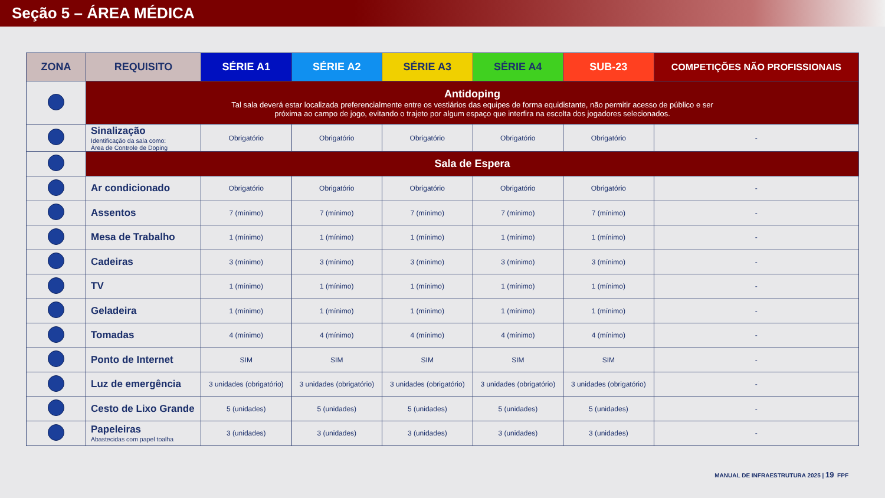Seção 5 – ÁREA MÉDICA
| ZONA | REQUISITO | SÉRIE A1 | SÉRIE A2 | SÉRIE A3 | SÉRIE A4 | SUB-23 | COMPETIÇÕES NÃO PROFISSIONAIS |
| --- | --- | --- | --- | --- | --- | --- | --- |
| | Antidoping Tal sala deverá estar localizada preferencialmente entre os vestiários das equipes de forma equidistante, não permitir acesso de público e ser próxima ao campo de jogo, evitando o trajeto por algum espaço que interfira na escolta dos jogadores selecionados. | | | | | | |
| | Sinalização Identificação da sala como: Área de Controle de Doping | Obrigatório | Obrigatório | Obrigatório | Obrigatório | Obrigatório | - |
| | Sala de Espera | | | | | | |
| | Ar condicionado | Obrigatório | Obrigatório | Obrigatório | Obrigatório | Obrigatório | - |
| | Assentos | 7 (mínimo) | 7 (mínimo) | 7 (mínimo) | 7 (mínimo) | 7 (mínimo) | - |
| | Mesa de Trabalho | 1 (mínimo) | 1 (mínimo) | 1 (mínimo) | 1 (mínimo) | 1 (mínimo) | - |
| | Cadeiras | 3 (mínimo) | 3 (mínimo) | 3 (mínimo) | 3 (mínimo) | 3 (mínimo) | - |
| | TV | 1 (mínimo) | 1 (mínimo) | 1 (mínimo) | 1 (mínimo) | 1 (mínimo) | - |
| | Geladeira | 1 (mínimo) | 1 (mínimo) | 1 (mínimo) | 1 (mínimo) | 1 (mínimo) | - |
| | Tomadas | 4 (mínimo) | 4 (mínimo) | 4 (mínimo) | 4 (mínimo) | 4 (mínimo) | - |
| | Ponto de Internet | SIM | SIM | SIM | SIM | SIM | - |
| | Luz de emergência | 3 unidades (obrigatório) | 3 unidades (obrigatório) | 3 unidades (obrigatório) | 3 unidades (obrigatório) | 3 unidades (obrigatório) | - |
| | Cesto de Lixo Grande | 5 (unidades) | 5 (unidades) | 5 (unidades) | 5 (unidades) | 5 (unidades) | - |
| | Papeleiras Abastecidas com papel toalha | 3 (unidades) | 3 (unidades) | 3 (unidades) | 3 (unidades) | 3 (unidades) | - |
MANUAL DE INFRAESTRUTURA 2025 | 19 FPF